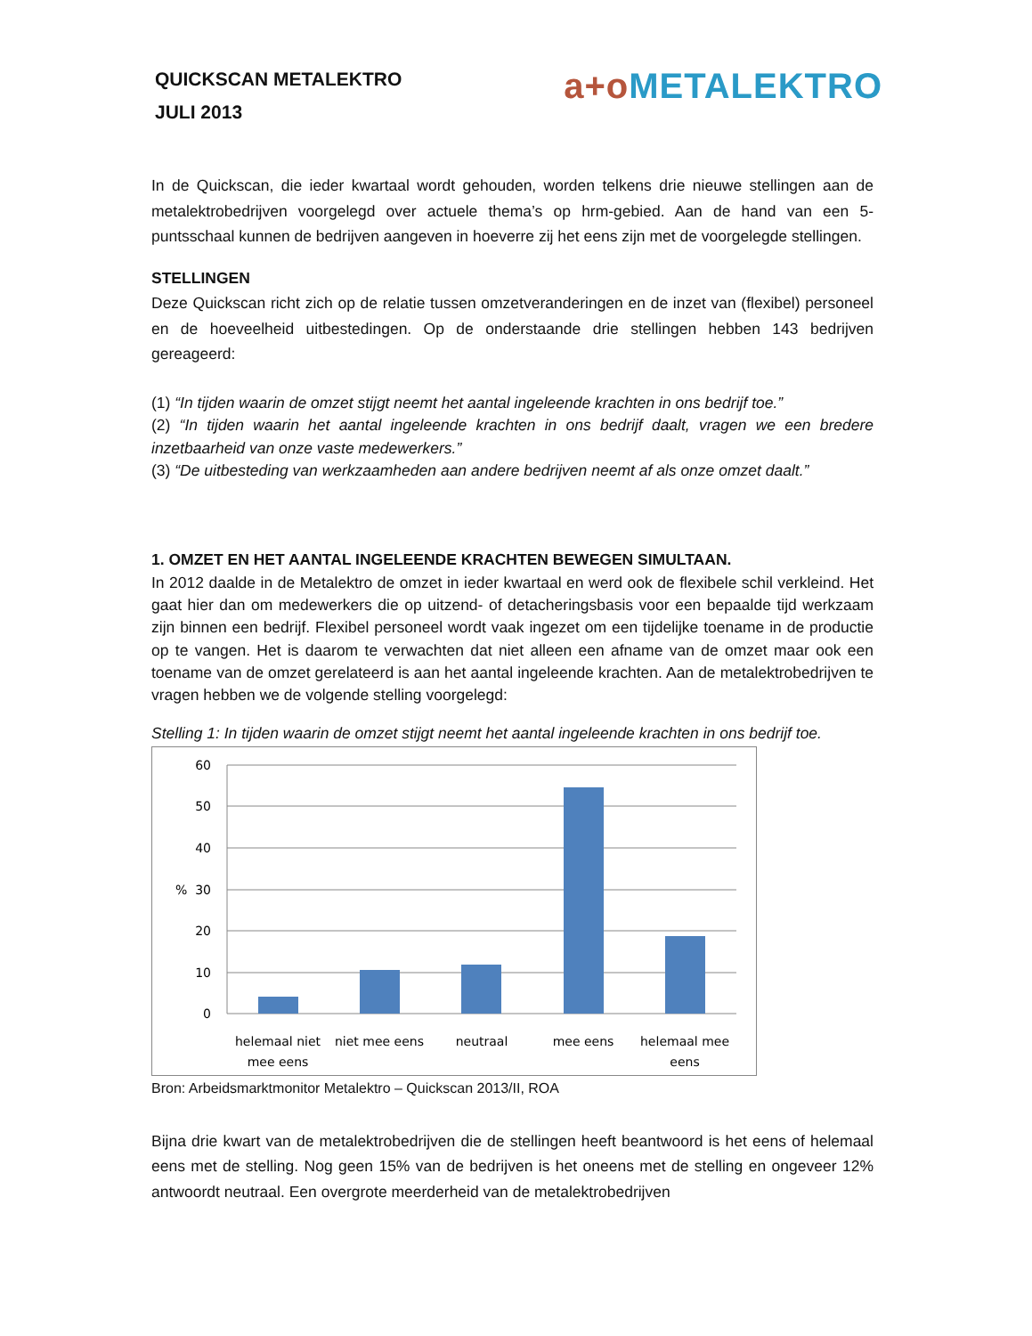QUICKSCAN METALEKTRO
JULI 2013
a+o METALEKTRO
In de Quickscan, die ieder kwartaal wordt gehouden, worden telkens drie nieuwe stellingen aan de metalektrobedrijven voorgelegd over actuele thema’s op hrm-gebied. Aan de hand van een 5-puntsschaal kunnen de bedrijven aangeven in hoeverre zij het eens zijn met de voorgelegde stellingen.
STELLINGEN
Deze Quickscan richt zich op de relatie tussen omzetveranderingen en de inzet van (flexibel) personeel en de hoeveelheid uitbestedingen. Op de onderstaande drie stellingen hebben 143 bedrijven gereageerd:
(1) “In tijden waarin de omzet stijgt neemt het aantal ingeleende krachten in ons bedrijf toe.”
(2) “In tijden waarin het aantal ingeleende krachten in ons bedrijf daalt, vragen we een bredere inzetbaarheid van onze vaste medewerkers.”
(3) “De uitbesteding van werkzaamheden aan andere bedrijven neemt af als onze omzet daalt.”
1. OMZET EN HET AANTAL INGELEENDE KRACHTEN BEWEGEN SIMULTAAN.
In 2012 daalde in de Metalektro de omzet in ieder kwartaal en werd ook de flexibele schil verkleind. Het gaat hier dan om medewerkers die op uitzend- of detacheringsbasis voor een bepaalde tijd werkzaam zijn binnen een bedrijf. Flexibel personeel wordt vaak ingezet om een tijdelijke toename in de productie op te vangen. Het is daarom te verwachten dat niet alleen een afname van de omzet maar ook een toename van de omzet gerelateerd is aan het aantal ingeleende krachten. Aan de metalektrobedrijven te vragen hebben we de volgende stelling voorgelegd:
Stelling 1: In tijden waarin de omzet stijgt neemt het aantal ingeleende krachten in ons bedrijf toe.
60
50
40
30
20
10
0
%
helemaal niet
mee eens
niet mee eens
neutraal
mee eens
helemaal mee
eens
Bron: Arbeidsmarktmonitor Metalektro – Quickscan 2013/II, ROA
Bijna drie kwart van de metalektrobedrijven die de stellingen heeft beantwoord is het eens of helemaal eens met de stelling. Nog geen 15% van de bedrijven is het oneens met de stelling en ongeveer 12% antwoordt neutraal. Een overgrote meerderheid van de metalektrobedrijven